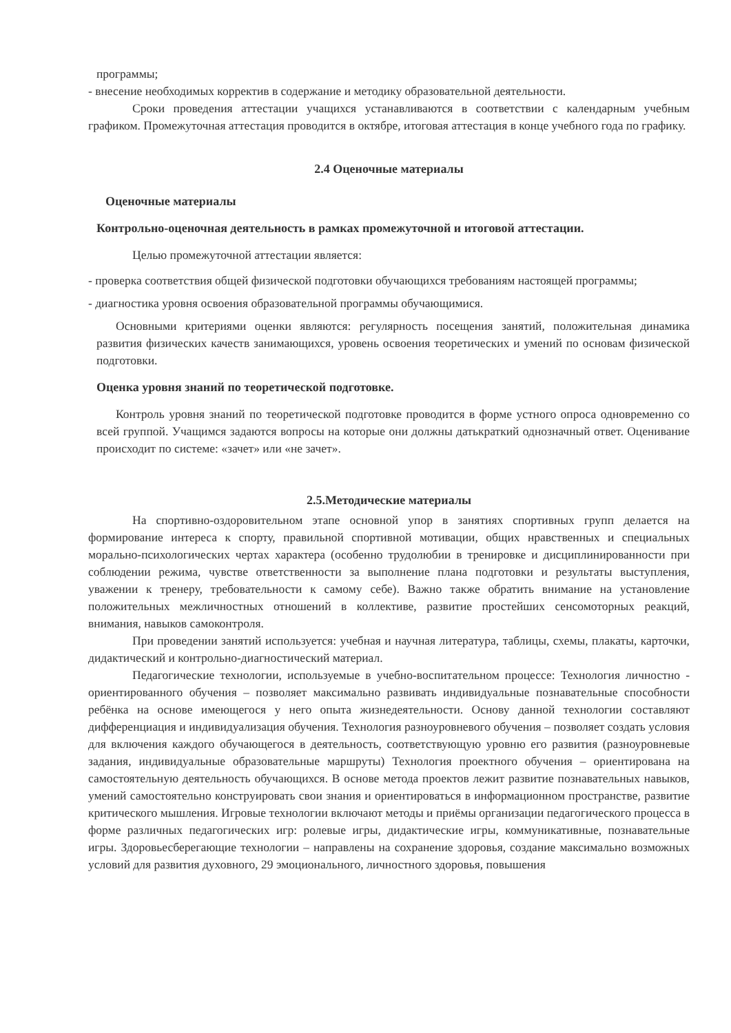программы;
- внесение необходимых корректив в содержание и методику образовательной деятельности.
Сроки проведения аттестации учащихся устанавливаются в соответствии с календарным учебным графиком. Промежуточная аттестация проводится в октябре, итоговая аттестация в конце учебного года по графику.
2.4 Оценочные материалы
Оценочные материалы
Контрольно-оценочная деятельность в рамках промежуточной и итоговой аттестации.
Целью промежуточной аттестации является:
- проверка соответствия общей физической подготовки обучающихся требованиям настоящей программы;
- диагностика уровня освоения образовательной программы обучающимися.
Основными критериями оценки являются: регулярность посещения занятий, положительная динамика развития физических качеств занимающихся, уровень освоения теоретических и умений по основам физической подготовки.
Оценка уровня знаний по теоретической подготовке.
Контроль уровня знаний по теоретической подготовке проводится в форме устного опроса одновременно со всей группой. Учащимся задаются вопросы на которые они должны датькраткий однозначный ответ. Оценивание происходит по системе: «зачет» или «не зачет».
2.5.Методические материалы
На спортивно-оздоровительном этапе основной упор в занятиях спортивных групп делается на формирование интереса к спорту, правильной спортивной мотивации, общих нравственных и специальных морально-психологических чертах характера (особенно трудолюбии в тренировке и дисциплинированности при соблюдении режима, чувстве ответственности за выполнение плана подготовки и результаты выступления, уважении к тренеру, требовательности к самому себе). Важно также обратить внимание на установление положительных межличностных отношений в коллективе, развитие простейших сенсомоторных реакций, внимания, навыков самоконтроля.
При проведении занятий используется: учебная и научная литература, таблицы, схемы, плакаты, карточки, дидактический и контрольно-диагностический материал.
Педагогические технологии, используемые в учебно-воспитательном процессе: Технология личностно - ориентированного обучения – позволяет максимально развивать индивидуальные познавательные способности ребёнка на основе имеющегося у него опыта жизнедеятельности. Основу данной технологии составляют дифференциация и индивидуализация обучения. Технология разноуровневого обучения – позволяет создать условия для включения каждого обучающегося в деятельность, соответствующую уровню его развития (разноуровневые задания, индивидуальные образовательные маршруты) Технология проектного обучения – ориентирована на самостоятельную деятельность обучающихся. В основе метода проектов лежит развитие познавательных навыков, умений самостоятельно конструировать свои знания и ориентироваться в информационном пространстве, развитие критического мышления. Игровые технологии включают методы и приёмы организации педагогического процесса в форме различных педагогических игр: ролевые игры, дидактические игры, коммуникативные, познавательные игры. Здоровьесберегающие технологии – направлены на сохранение здоровья, создание максимально возможных условий для развития духовного, 29 эмоционального, личностного здоровья, повышения